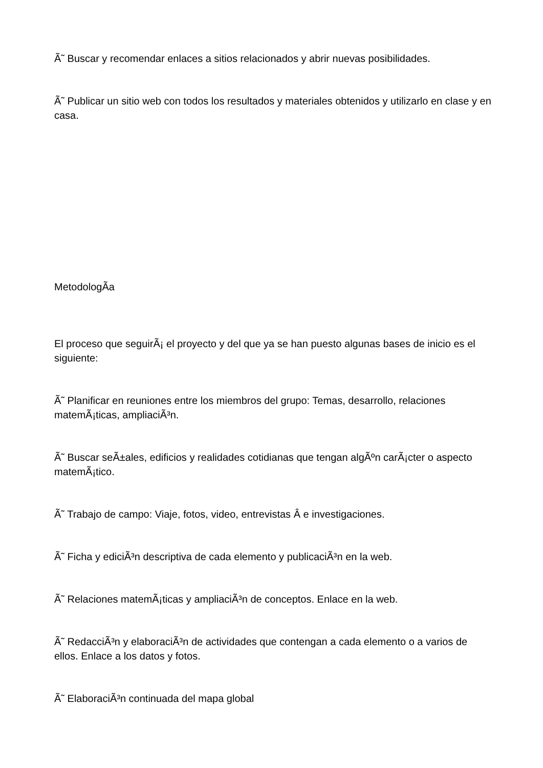Ã˜ Buscar y recomendar enlaces a sitios relacionados y abrir nuevas posibilidades.
Ã˜ Publicar un sitio web con todos los resultados y materiales obtenidos y utilizarlo en clase y en casa.
MetodologÃ­a
El proceso que seguirÃ¡ el proyecto y del que ya se han puesto algunas bases de inicio es el siguiente:
Ã˜ Planificar en reuniones entre los miembros del grupo: Temas, desarrollo, relaciones matemÃ¡ticas, ampliaciÃ³n.
Ã˜ Buscar seÃ±ales, edificios y realidades cotidianas que tengan algÃºn carÃ¡cter o aspecto matemÃ¡tico.
Ã˜ Trabajo de campo: Viaje, fotos, video, entrevistas Â e investigaciones.
Ã˜ Ficha y ediciÃ³n descriptiva de cada elemento y publicaciÃ³n en la web.
Ã˜ Relaciones matemÃ¡ticas y ampliaciÃ³n de conceptos. Enlace en la web.
Ã˜ RedacciÃ³n y elaboraciÃ³n de actividades que contengan a cada elemento o a varios de ellos. Enlace a los datos y fotos.
Ã˜ ElaboraciÃ³n continuada del mapa global